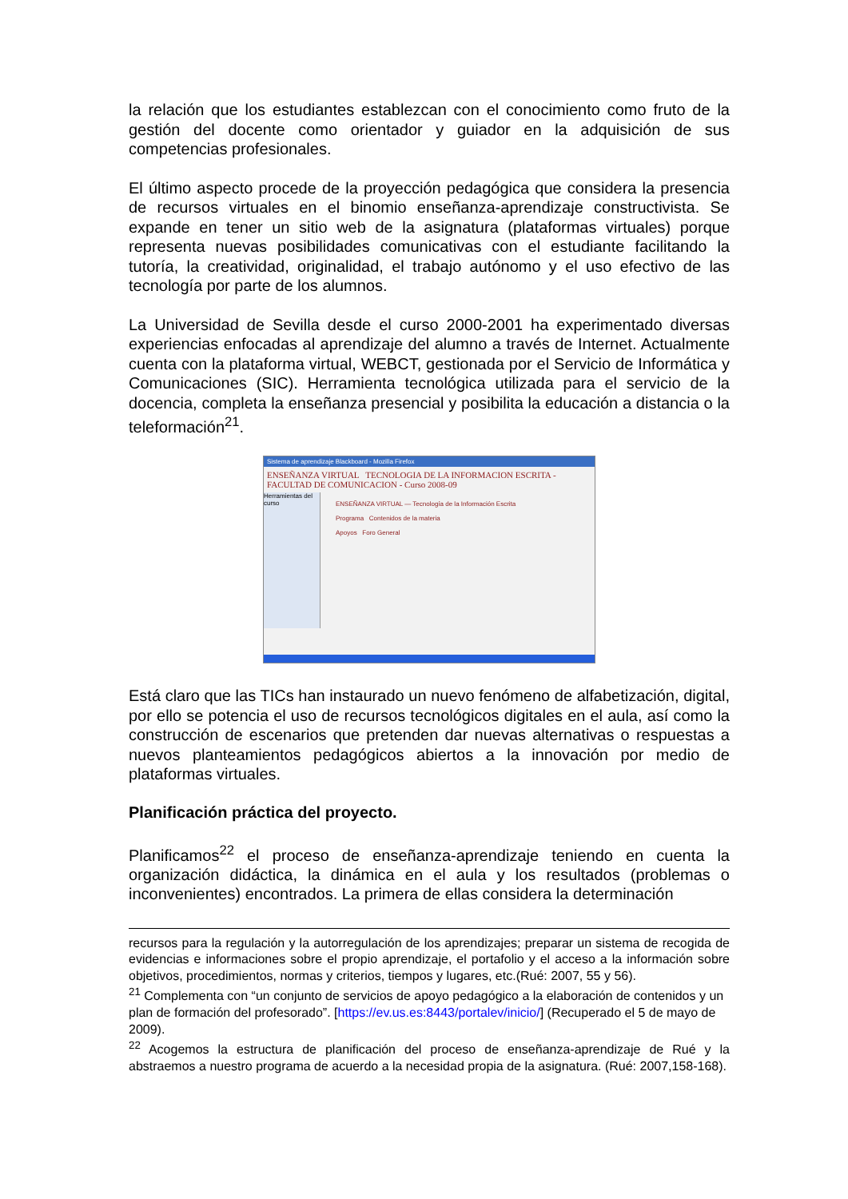la relación que los estudiantes establezcan con el conocimiento como fruto de la gestión del docente como orientador y guiador en la adquisición de sus competencias profesionales.
El último aspecto procede de la proyección pedagógica que considera la presencia de recursos virtuales en el binomio enseñanza-aprendizaje constructivista. Se expande en tener un sitio web de la asignatura (plataformas virtuales) porque representa nuevas posibilidades comunicativas con el estudiante facilitando la tutoría, la creatividad, originalidad, el trabajo autónomo y el uso efectivo de las tecnología por parte de los alumnos.
La Universidad de Sevilla desde el curso 2000-2001 ha experimentado diversas experiencias enfocadas al aprendizaje del alumno a través de Internet. Actualmente cuenta con la plataforma virtual, WEBCT, gestionada por el Servicio de Informática y Comunicaciones (SIC). Herramienta tecnológica utilizada para el servicio de la docencia, completa la enseñanza presencial y posibilita la educación a distancia o la teleformación<sup>21</sup>.
Sistema de aprendizaje Blackboard - Mozilla Firefox
ENSEÑANZA VIRTUAL TECNOLOGIA DE LA INFORMACION ESCRITA - FACULTAD DE COMUNICACION - Curso 2008-09
Herramientas del curso
ENSEÑANZA VIRTUAL — Tecnología de la Información Escrita
Programa Contenidos de la materia
Apoyos Foro General
Está claro que las TICs han instaurado un nuevo fenómeno de alfabetización, digital, por ello se potencia el uso de recursos tecnológicos digitales en el aula, así como la construcción de escenarios que pretenden dar nuevas alternativas o respuestas a nuevos planteamientos pedagógicos abiertos a la innovación por medio de plataformas virtuales.
Planificación práctica del proyecto.
Planificamos<sup>22</sup> el proceso de enseñanza-aprendizaje teniendo en cuenta la organización didáctica, la dinámica en el aula y los resultados (problemas o inconvenientes) encontrados. La primera de ellas considera la determinación
recursos para la regulación y la autorregulación de los aprendizajes; preparar un sistema de recogida de evidencias e informaciones sobre el propio aprendizaje, el portafolio y el acceso a la información sobre objetivos, procedimientos, normas y criterios, tiempos y lugares, etc.(Rué: 2007, 55 y 56).
<sup>21</sup> Complementa con “un conjunto de servicios de apoyo pedagógico a la elaboración de contenidos y un plan de formación del profesorado”. [https://ev.us.es:8443/portalev/inicio/] (Recuperado el 5 de mayo de 2009).
<sup>22</sup> Acogemos la estructura de planificación del proceso de enseñanza-aprendizaje de Rué y la abstraemos a nuestro programa de acuerdo a la necesidad propia de la asignatura. (Rué: 2007,158-168).